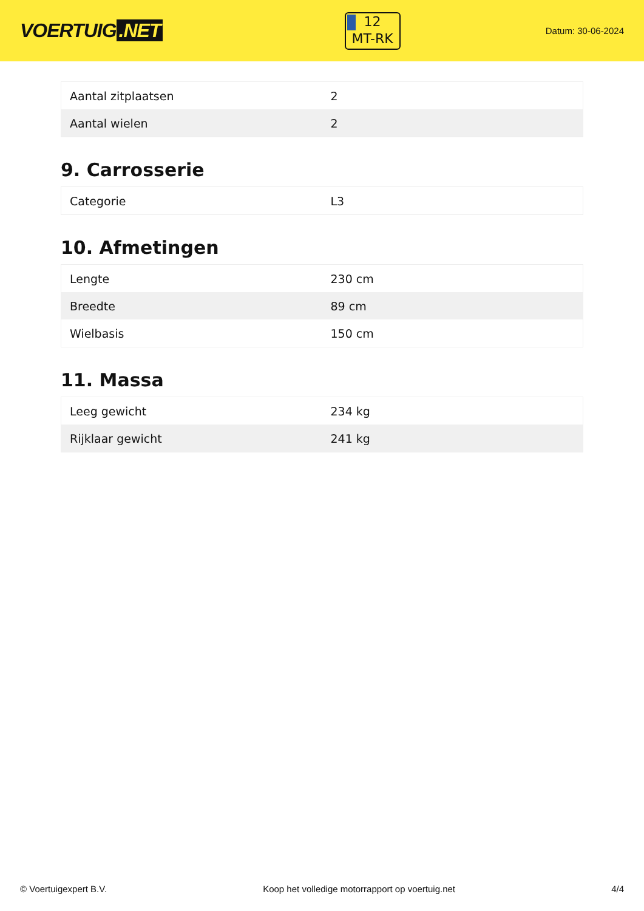VOERTUIG.NET
12
MT-RK
Datum: 30-06-2024
| Aantal zitplaatsen | 2 |
| Aantal wielen | 2 |
9. Carrosserie
| Categorie | L3 |
10. Afmetingen
| Lengte | 230 cm |
| Breedte | 89 cm |
| Wielbasis | 150 cm |
11. Massa
| Leeg gewicht | 234 kg |
| Rijklaar gewicht | 241 kg |
© Voertuigexpert B.V. Koop het volledige motorrapport op voertuig.net 4/4